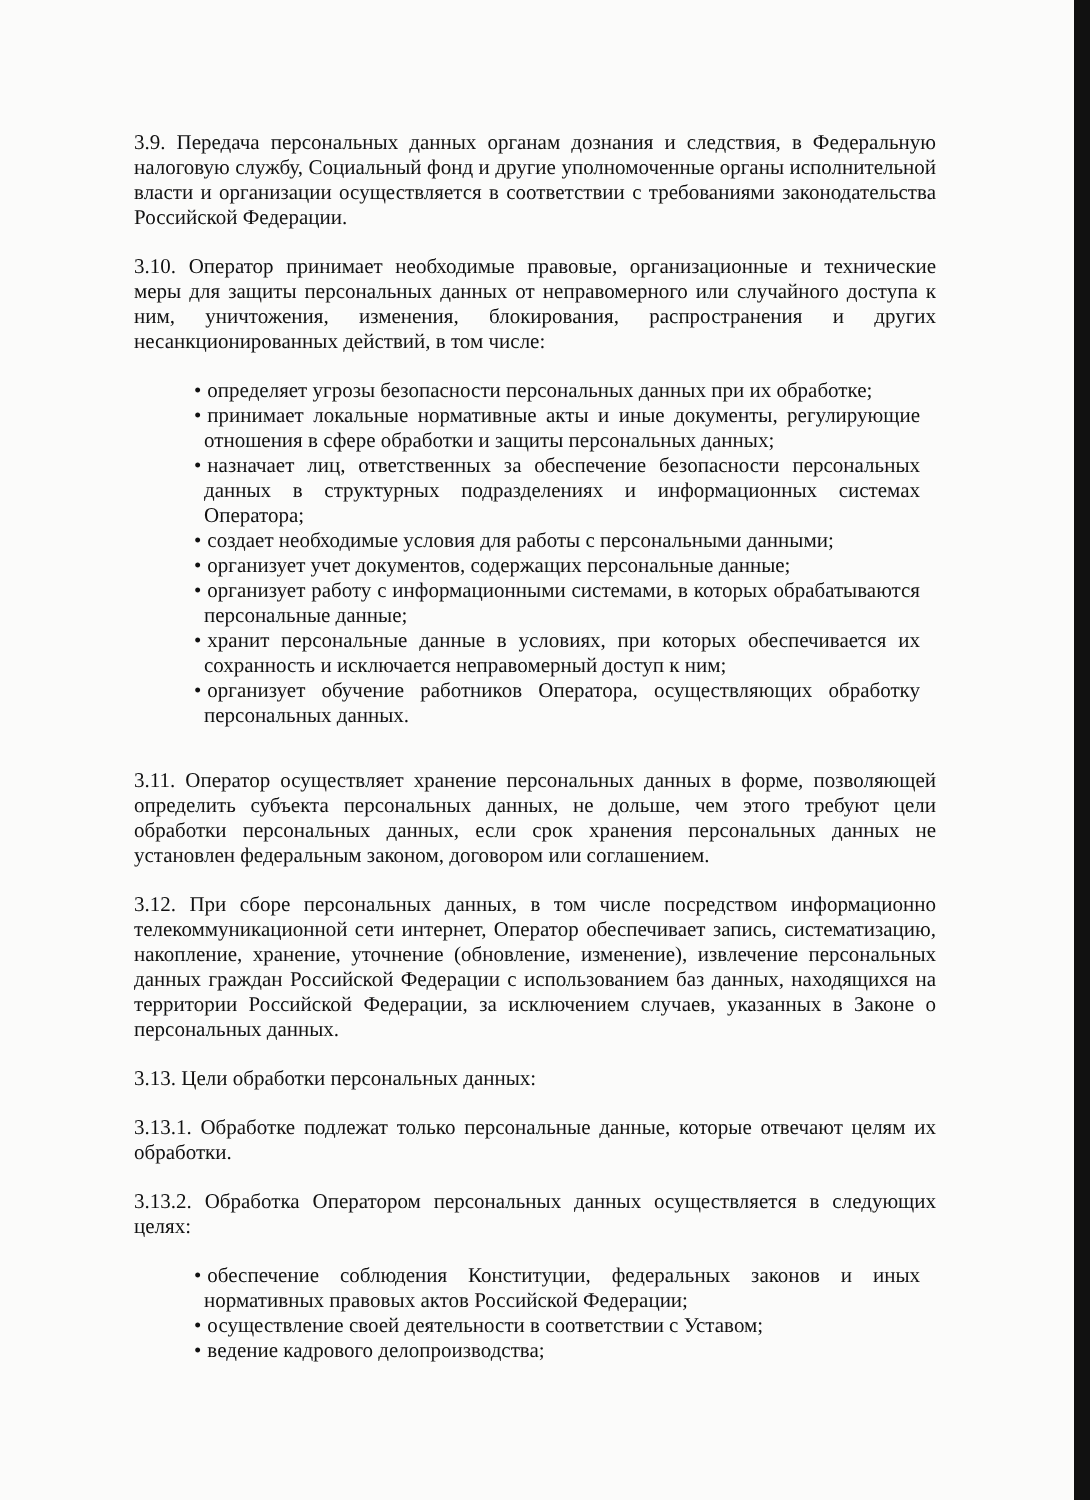3.9. Передача персональных данных органам дознания и следствия, в Федеральную налоговую службу, Социальный фонд и другие уполномоченные органы исполнительной власти и организации осуществляется в соответствии с требованиями законодательства Российской Федерации.
3.10. Оператор принимает необходимые правовые, организационные и технические меры для защиты персональных данных от неправомерного или случайного доступа к ним, уничтожения, изменения, блокирования, распространения и других несанкционированных действий, в том числе:
• определяет угрозы безопасности персональных данных при их обработке;
• принимает локальные нормативные акты и иные документы, регулирующие отношения в сфере обработки и защиты персональных данных;
• назначает лиц, ответственных за обеспечение безопасности персональных данных в структурных подразделениях и информационных системах Оператора;
• создает необходимые условия для работы с персональными данными;
• организует учет документов, содержащих персональные данные;
• организует работу с информационными системами, в которых обрабатываются персональные данные;
• хранит персональные данные в условиях, при которых обеспечивается их сохранность и исключается неправомерный доступ к ним;
• организует обучение работников Оператора, осуществляющих обработку персональных данных.
3.11. Оператор осуществляет хранение персональных данных в форме, позволяющей определить субъекта персональных данных, не дольше, чем этого требуют цели обработки персональных данных, если срок хранения персональных данных не установлен федеральным законом, договором или соглашением.
3.12. При сборе персональных данных, в том числе посредством информационно телекоммуникационной сети интернет, Оператор обеспечивает запись, систематизацию, накопление, хранение, уточнение (обновление, изменение), извлечение персональных данных граждан Российской Федерации с использованием баз данных, находящихся на территории Российской Федерации, за исключением случаев, указанных в Законе о персональных данных.
3.13. Цели обработки персональных данных:
3.13.1. Обработке подлежат только персональные данные, которые отвечают целям их обработки.
3.13.2. Обработка Оператором персональных данных осуществляется в следующих целях:
• обеспечение соблюдения Конституции, федеральных законов и иных нормативных правовых актов Российской Федерации;
• осуществление своей деятельности в соответствии с Уставом;
• ведение кадрового делопроизводства;